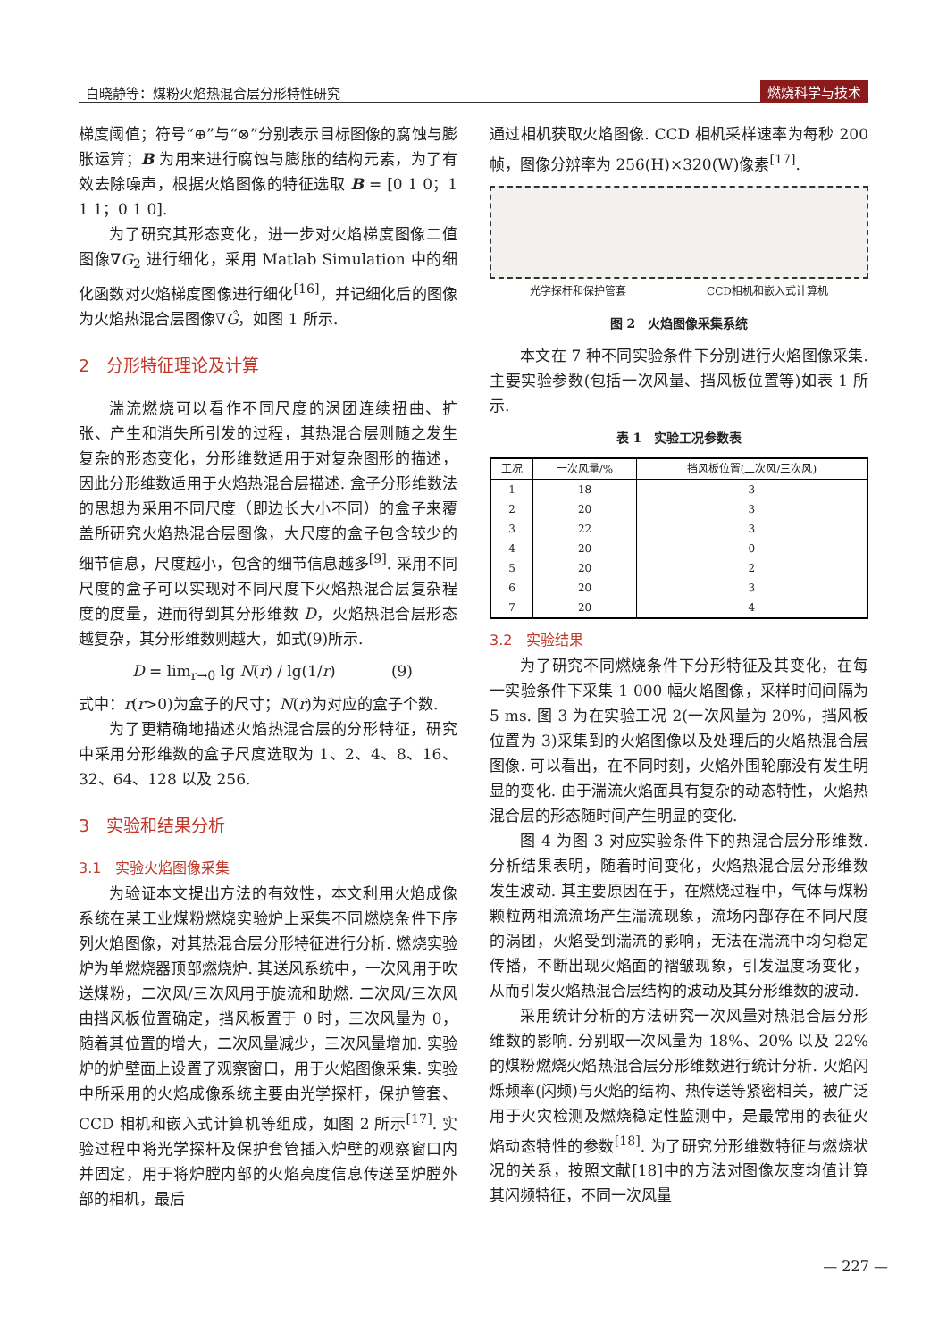白晓静等：煤粉火焰热混合层分形特性研究 燃烧科学与技术
梯度阈值；符号“⊕”与“⊗”分别表示目标图像的腐蚀与膨胀运算；B 为用来进行腐蚀与膨胀的结构元素，为了有效去除噪声，根据火焰图像的特征选取 B = [0 1 0；1 1 1；0 1 0].
为了研究其形态变化，进一步对火焰梯度图像二值图像∇G<sub>2</sub> 进行细化，采用 Matlab Simulation 中的细化函数对火焰梯度图像进行细化<sup>[16]</sup>，并记细化后的图像为火焰热混合层图像∇Ĝ，如图 1 所示.
2　分形特征理论及计算
湍流燃烧可以看作不同尺度的涡团连续扭曲、扩张、产生和消失所引发的过程，其热混合层则随之发生复杂的形态变化，分形维数适用于对复杂图形的描述，因此分形维数适用于火焰热混合层描述. 盒子分形维数法的思想为采用不同尺度（即边长大小不同）的盒子来覆盖所研究火焰热混合层图像，大尺度的盒子包含较少的细节信息，尺度越小，包含的细节信息越多<sup>[9]</sup>. 采用不同尺度的盒子可以实现对不同尺度下火焰热混合层复杂程度的度量，进而得到其分形维数 D，火焰热混合层形态越复杂，其分形维数则越大，如式(9)所示.
D = lim<sub>r→0</sub> lg N(r) / lg(1/r) (9)
式中：r(r>0)为盒子的尺寸；N(r)为对应的盒子个数.
为了更精确地描述火焰热混合层的分形特征，研究中采用分形维数的盒子尺度选取为 1、2、4、8、16、32、64、128 以及 256.
3　实验和结果分析
3.1　实验火焰图像采集
为验证本文提出方法的有效性，本文利用火焰成像系统在某工业煤粉燃烧实验炉上采集不同燃烧条件下序列火焰图像，对其热混合层分形特征进行分析. 燃烧实验炉为单燃烧器顶部燃烧炉. 其送风系统中，一次风用于吹送煤粉，二次风/三次风用于旋流和助燃. 二次风/三次风由挡风板位置确定，挡风板置于 0 时，三次风量为 0，随着其位置的增大，二次风量减少，三次风量增加. 实验炉的炉壁面上设置了观察窗口，用于火焰图像采集. 实验中所采用的火焰成像系统主要由光学探杆，保护管套、CCD 相机和嵌入式计算机等组成，如图 2 所示<sup>[17]</sup>. 实验过程中将光学探杆及保护套管插入炉壁的观察窗口内并固定，用于将炉膛内部的火焰亮度信息传送至炉膛外部的相机，最后
通过相机获取火焰图像. CCD 相机采样速率为每秒 200 帧，图像分辨率为 256(H)×320(W)像素<sup>[17]</sup>.
光学探杆和保护管套 CCD相机和嵌入式计算机
图 2　火焰图像采集系统
本文在 7 种不同实验条件下分别进行火焰图像采集. 主要实验参数(包括一次风量、挡风板位置等)如表 1 所示.
表 1　实验工况参数表
| 工况 | 一次风量/% | 挡风板位置(二次风/三次风) |
| --- | --- | --- |
| 1 | 18 | 3 |
| 2 | 20 | 3 |
| 3 | 22 | 3 |
| 4 | 20 | 0 |
| 5 | 20 | 2 |
| 6 | 20 | 3 |
| 7 | 20 | 4 |
3.2　实验结果
为了研究不同燃烧条件下分形特征及其变化，在每一实验条件下采集 1 000 幅火焰图像，采样时间间隔为 5 ms. 图 3 为在实验工况 2(一次风量为 20%，挡风板位置为 3)采集到的火焰图像以及处理后的火焰热混合层图像. 可以看出，在不同时刻，火焰外围轮廓没有发生明显的变化. 由于湍流火焰面具有复杂的动态特性，火焰热混合层的形态随时间产生明显的变化.
图 4 为图 3 对应实验条件下的热混合层分形维数. 分析结果表明，随着时间变化，火焰热混合层分形维数发生波动. 其主要原因在于，在燃烧过程中，气体与煤粉颗粒两相流流场产生湍流现象，流场内部存在不同尺度的涡团，火焰受到湍流的影响，无法在湍流中均匀稳定传播，不断出现火焰面的褶皱现象，引发温度场变化，从而引发火焰热混合层结构的波动及其分形维数的波动.
采用统计分析的方法研究一次风量对热混合层分形维数的影响. 分别取一次风量为 18%、20% 以及 22% 的煤粉燃烧火焰热混合层分形维数进行统计分析. 火焰闪烁频率(闪频)与火焰的结构、热传送等紧密相关，被广泛用于火灾检测及燃烧稳定性监测中，是最常用的表征火焰动态特性的参数<sup>[18]</sup>. 为了研究分形维数特征与燃烧状况的关系，按照文献[18]中的方法对图像灰度均值计算其闪频特征，不同一次风量
— 227 —